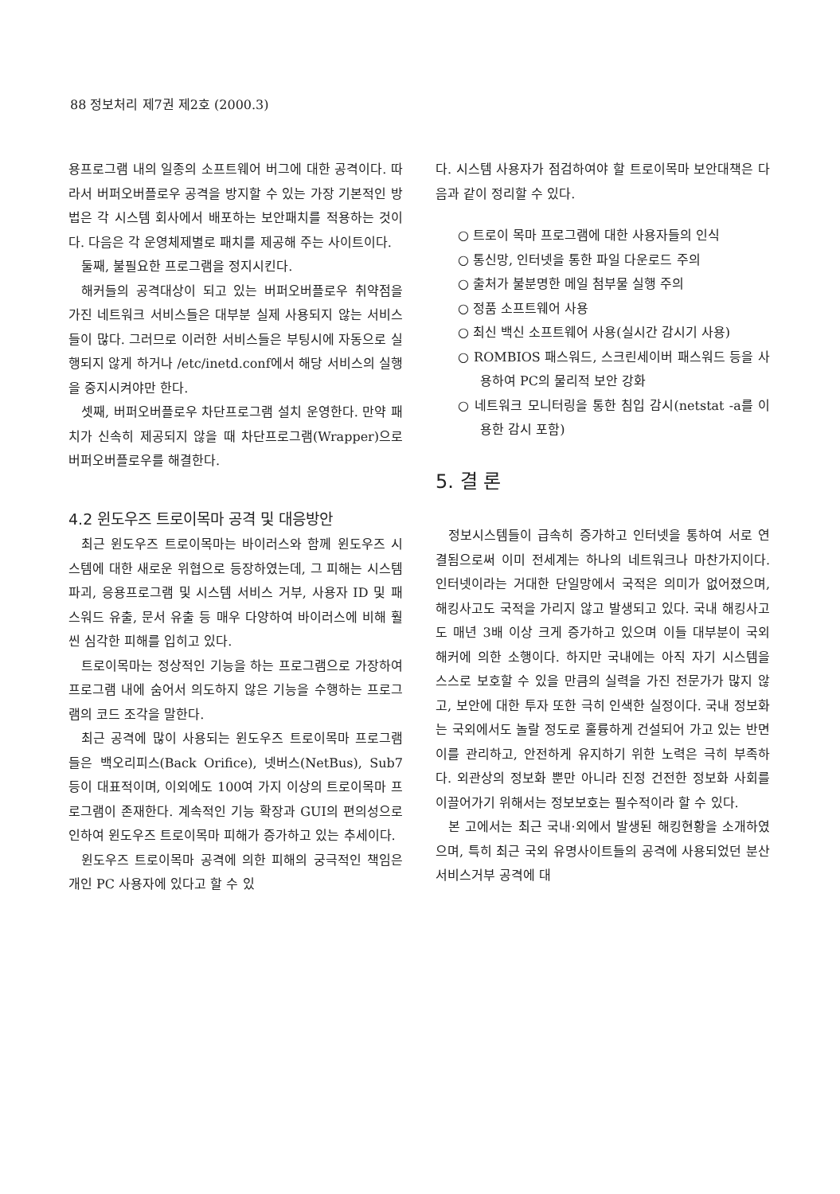88 정보처리 제7권 제2호 (2000.3)
용프로그램 내의 일종의 소프트웨어 버그에 대한 공격이다. 따라서 버퍼오버플로우 공격을 방지할 수 있는 가장 기본적인 방법은 각 시스템 회사에서 배포하는 보안패치를 적용하는 것이다. 다음은 각 운영체제별로 패치를 제공해 주는 사이트이다.
둘째, 불필요한 프로그램을 정지시킨다.
해커들의 공격대상이 되고 있는 버퍼오버플로우 취약점을 가진 네트워크 서비스들은 대부분 실제 사용되지 않는 서비스들이 많다. 그러므로 이러한 서비스들은 부팅시에 자동으로 실행되지 않게 하거나 /etc/inetd.conf에서 해당 서비스의 실행을 중지시켜야만 한다.
셋째, 버퍼오버플로우 차단프로그램 설치 운영한다. 만약 패치가 신속히 제공되지 않을 때 차단프로그램(Wrapper)으로 버퍼오버플로우를 해결한다.
4.2 윈도우즈 트로이목마 공격 및 대응방안
최근 윈도우즈 트로이목마는 바이러스와 함께 윈도우즈 시스템에 대한 새로운 위협으로 등장하였는데, 그 피해는 시스템 파괴, 응용프로그램 및 시스템 서비스 거부, 사용자 ID 및 패스워드 유출, 문서 유출 등 매우 다양하여 바이러스에 비해 훨씬 심각한 피해를 입히고 있다.
트로이목마는 정상적인 기능을 하는 프로그램으로 가장하여 프로그램 내에 숨어서 의도하지 않은 기능을 수행하는 프로그램의 코드 조각을 말한다.
최근 공격에 많이 사용되는 윈도우즈 트로이목마 프로그램들은 백오리피스(Back Orifice), 넷버스(NetBus), Sub7 등이 대표적이며, 이외에도 100여 가지 이상의 트로이목마 프로그램이 존재한다. 계속적인 기능 확장과 GUI의 편의성으로 인하여 윈도우즈 트로이목마 피해가 증가하고 있는 추세이다.
윈도우즈 트로이목마 공격에 의한 피해의 궁극적인 책임은 개인 PC 사용자에 있다고 할 수 있
다. 시스템 사용자가 점검하여야 할 트로이목마 보안대책은 다음과 같이 정리할 수 있다.
○ 트로이 목마 프로그램에 대한 사용자들의 인식
○ 통신망, 인터넷을 통한 파일 다운로드 주의
○ 출처가 불분명한 메일 첨부물 실행 주의
○ 정품 소프트웨어 사용
○ 최신 백신 소프트웨어 사용(실시간 감시기 사용)
○ ROMBIOS 패스워드, 스크린세이버 패스워드 등을 사용하여 PC의 물리적 보안 강화
○ 네트워크 모니터링을 통한 침입 감시(netstat -a를 이용한 감시 포함)
5. 결 론
정보시스템들이 급속히 증가하고 인터넷을 통하여 서로 연결됨으로써 이미 전세계는 하나의 네트워크나 마찬가지이다. 인터넷이라는 거대한 단일망에서 국적은 의미가 없어졌으며, 해킹사고도 국적을 가리지 않고 발생되고 있다. 국내 해킹사고도 매년 3배 이상 크게 증가하고 있으며 이들 대부분이 국외 해커에 의한 소행이다. 하지만 국내에는 아직 자기 시스템을 스스로 보호할 수 있을 만큼의 실력을 가진 전문가가 많지 않고, 보안에 대한 투자 또한 극히 인색한 실정이다. 국내 정보화는 국외에서도 놀랄 정도로 훌륭하게 건설되어 가고 있는 반면 이를 관리하고, 안전하게 유지하기 위한 노력은 극히 부족하다. 외관상의 정보화 뿐만 아니라 진정 건전한 정보화 사회를 이끌어가기 위해서는 정보보호는 필수적이라 할 수 있다.
본 고에서는 최근 국내·외에서 발생된 해킹현황을 소개하였으며, 특히 최근 국외 유명사이트들의 공격에 사용되었던 분산서비스거부 공격에 대